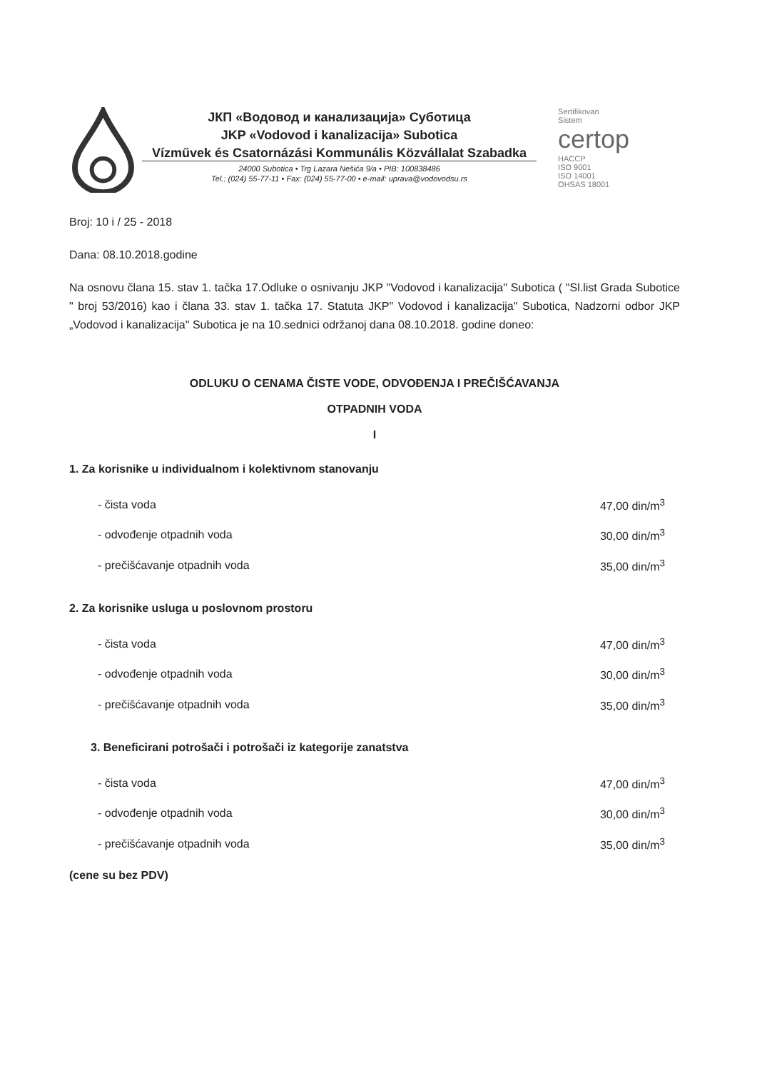ЈКП «Водовод и канализација» Суботица
JKP «Vodovod i kanalizacija» Subotica
Vízművek és Csatornázási Kommunális Közvállalat Szabadka
24000 Subotica • Trg Lazara Nešića 9/a • PIB: 100838486
Tel.: (024) 55-77-11 • Fax: (024) 55-77-00 • e-mail: uprava@vodovodsu.rs
Sertifikovan
Sistem
certop
HACCP
ISO 9001
ISO 14001
OHSAS 18001
Broj: 10 i / 25 - 2018
Dana: 08.10.2018.godine
Na osnovu člana 15. stav 1. tačka 17.Odluke o osnivanju JKP "Vodovod i kanalizacija" Subotica ( "Sl.list Grada Subotice " broj 53/2016) kao i člana 33. stav 1. tačka 17. Statuta JKP" Vodovod i kanalizacija" Subotica, Nadzorni odbor JKP „Vodovod i kanalizacija" Subotica je na 10.sednici održanoj dana 08.10.2018. godine doneo:
ODLUKU O CENAMA ČISTE VODE, ODVOĐENJA I PREČIŠĆAVANJA
OTPADNIH VODA
I
1. Za korisnike u individualnom i kolektivnom stanovanju
| - čista voda | 47,00 din/m<sup>3</sup> |
| - odvođenje otpadnih voda | 30,00 din/m<sup>3</sup> |
| - prečišćavanje otpadnih voda | 35,00 din/m<sup>3</sup> |
2. Za korisnike usluga u poslovnom prostoru
| - čista voda | 47,00 din/m<sup>3</sup> |
| - odvođenje otpadnih voda | 30,00 din/m<sup>3</sup> |
| - prečišćavanje otpadnih voda | 35,00 din/m<sup>3</sup> |
3. Beneficirani potrošači i potrošači iz kategorije zanatstva
| - čista voda | 47,00 din/m<sup>3</sup> |
| - odvođenje otpadnih voda | 30,00 din/m<sup>3</sup> |
| - prečišćavanje otpadnih voda | 35,00 din/m<sup>3</sup> |
(cene su bez PDV)